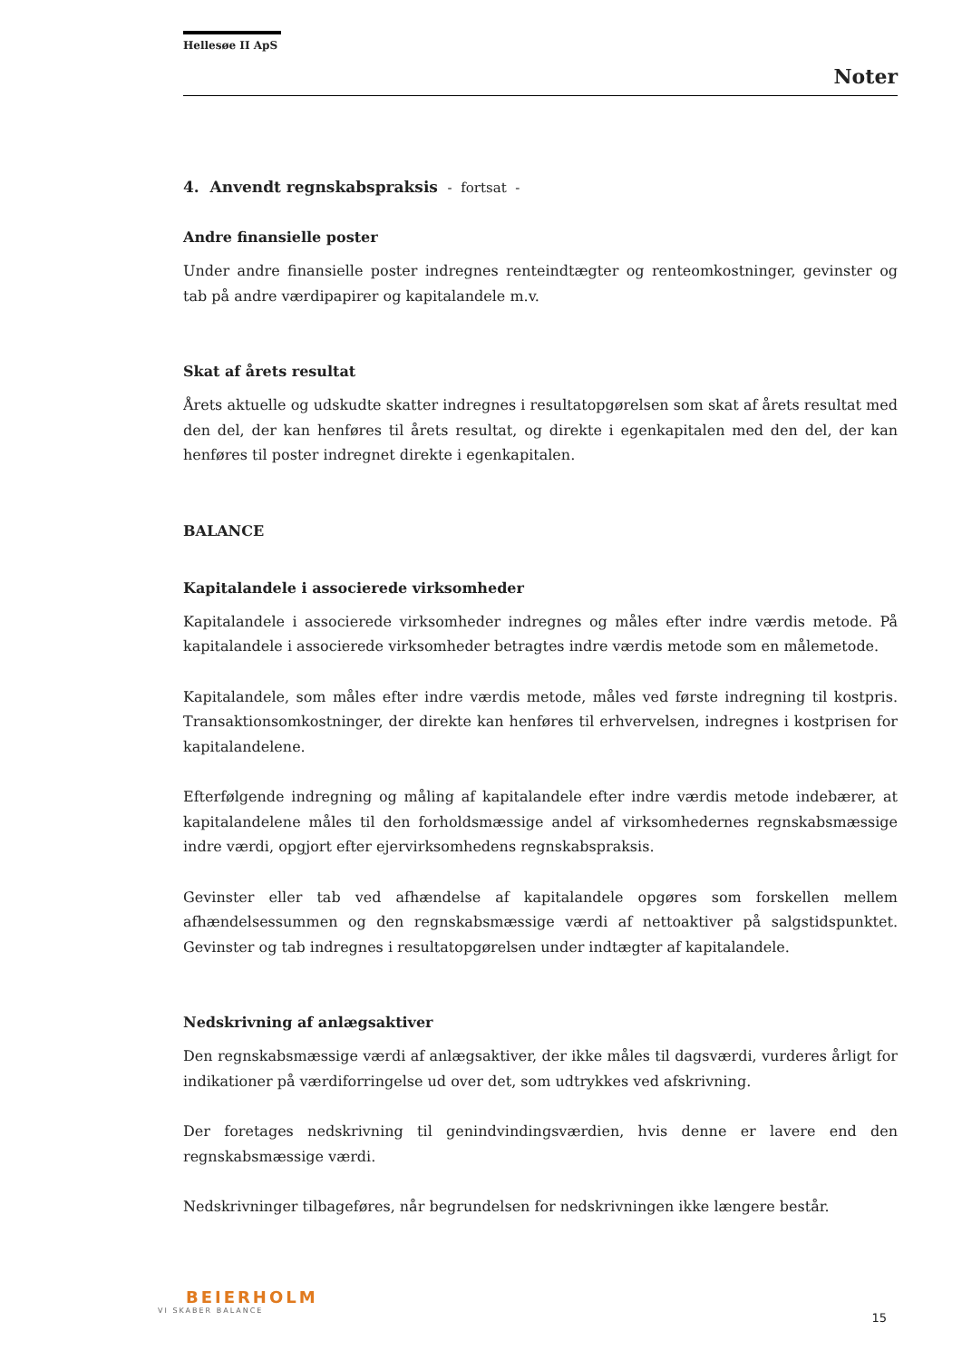Hellesøe II ApS
Noter
4. Anvendt regnskabspraksis - fortsat -
Andre finansielle poster
Under andre finansielle poster indregnes renteindtægter og renteomkostninger, gevinster og tab på andre værdipapirer og kapitalandele m.v.
Skat af årets resultat
Årets aktuelle og udskudte skatter indregnes i resultatopgørelsen som skat af årets resultat med den del, der kan henføres til årets resultat, og direkte i egenkapitalen med den del, der kan henføres til poster indregnet direkte i egenkapitalen.
BALANCE
Kapitalandele i associerede virksomheder
Kapitalandele i associerede virksomheder indregnes og måles efter indre værdis metode. På kapitalandele i associerede virksomheder betragtes indre værdis metode som en målemetode.
Kapitalandele, som måles efter indre værdis metode, måles ved første indregning til kostpris. Transaktionsomkostninger, der direkte kan henføres til erhvervelsen, indregnes i kostprisen for kapitalandelene.
Efterfølgende indregning og måling af kapitalandele efter indre værdis metode indebærer, at kapitalandelene måles til den forholdsmæssige andel af virksomhedernes regnskabsmæssige indre værdi, opgjort efter ejervirksomhedens regnskabspraksis.
Gevinster eller tab ved afhændelse af kapitalandele opgøres som forskellen mellem afhændelsessummen og den regnskabsmæssige værdi af nettoaktiver på salgstidspunktet. Gevinster og tab indregnes i resultatopgørelsen under indtægter af kapitalandele.
Nedskrivning af anlægsaktiver
Den regnskabsmæssige værdi af anlægsaktiver, der ikke måles til dagsværdi, vurderes årligt for indikationer på værdiforringelse ud over det, som udtrykkes ved afskrivning.
Der foretages nedskrivning til genindvindingsværdien, hvis denne er lavere end den regnskabsmæssige værdi.
Nedskrivninger tilbageføres, når begrundelsen for nedskrivningen ikke længere består.
BEIERHOLM
VI SKABER BALANCE
15